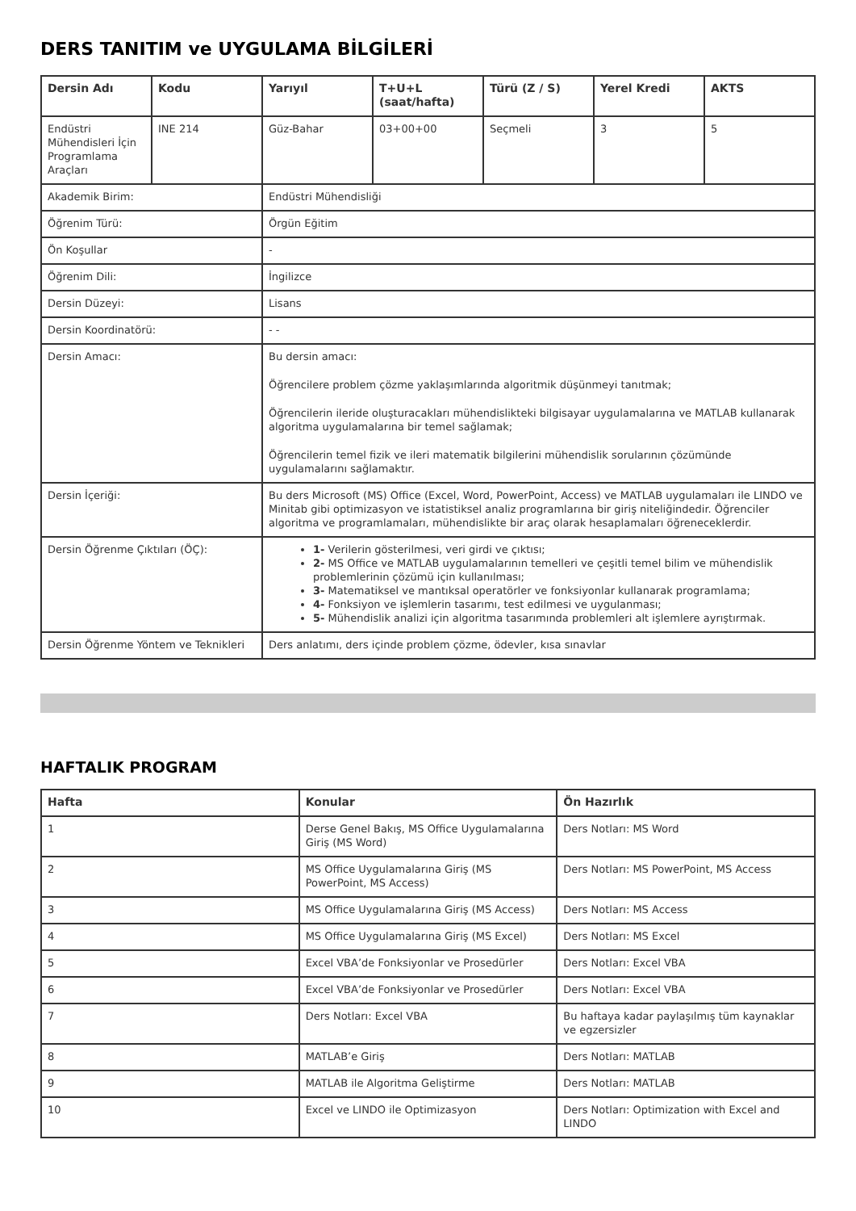DERS TANITIM ve UYGULAMA BİLGİLERİ
| Dersin Adı | Kodu | Yarıyıl | T+U+L (saat/hafta) | Türü (Z / S) | Yerel Kredi | AKTS |
| --- | --- | --- | --- | --- | --- | --- |
| Endüstri Mühendisleri İçin Programlama Araçları | INE 214 | Güz-Bahar | 03+00+00 | Seçmeli | 3 | 5 |
| Akademik Birim: | | Endüstri Mühendisliği | | | | |
| Öğrenim Türü: | | Örgün Eğitim | | | | |
| Ön Koşullar | | - | | | | |
| Öğrenim Dili: | | İngilizce | | | | |
| Dersin Düzeyi: | | Lisans | | | | |
| Dersin Koordinatörü: | | - - | | | | |
| Dersin Amacı: | | Bu dersin amacı: Öğrencilere problem çözme yaklaşımlarında algoritmik düşünmeyi tanıtmak; Öğrencilerin ileride oluşturacakları mühendislikteki bilgisayar uygulamalarına ve MATLAB kullanarak algoritma uygulamalarına bir temel sağlamak; Öğrencilerin temel fizik ve ileri matematik bilgilerini mühendislik sorularının çözümünde uygulamalarını sağlamaktır. | | | | |
| Dersin İçeriği: | | Bu ders Microsoft (MS) Office (Excel, Word, PowerPoint, Access) ve MATLAB uygulamaları ile LINDO ve Minitab gibi optimizasyon ve istatistiksel analiz programlarına bir giriş niteliğindedir. Öğrenciler algoritma ve programlamaları, mühendislikte bir araç olarak hesaplamaları öğreneceklerdir. | | | | |
| Dersin Öğrenme Çıktıları (ÖÇ): | | 1- Verilerin gösterilmesi, veri girdi ve çıktısı; 2- MS Office ve MATLAB uygulamalarının temelleri ve çeşitli temel bilim ve mühendislik problemlerinin çözümü için kullanılması; 3- Matematiksel ve mantıksal operatörler ve fonksiyonlar kullanarak programlama; 4- Fonksiyon ve işlemlerin tasarımı, test edilmesi ve uygulanması; 5- Mühendislik analizi için algoritma tasarımında problemleri alt işlemlere ayrıştırmak. | | | | |
| Dersin Öğrenme Yöntem ve Teknikleri | | Ders anlatımı, ders içinde problem çözme, ödevler, kısa sınavlar | | | | |
HAFTALIK PROGRAM
| Hafta | Konular | Ön Hazırlık |
| --- | --- | --- |
| 1 | Derse Genel Bakış, MS Office Uygulamalarına Giriş (MS Word) | Ders Notları: MS Word |
| 2 | MS Office Uygulamalarına Giriş (MS PowerPoint, MS Access) | Ders Notları: MS PowerPoint, MS Access |
| 3 | MS Office Uygulamalarına Giriş (MS Access) | Ders Notları: MS Access |
| 4 | MS Office Uygulamalarına Giriş (MS Excel) | Ders Notları: MS Excel |
| 5 | Excel VBA’de Fonksiyonlar ve Prosedürler | Ders Notları: Excel VBA |
| 6 | Excel VBA’de Fonksiyonlar ve Prosedürler | Ders Notları: Excel VBA |
| 7 | Ders Notları: Excel VBA | Bu haftaya kadar paylaşılmış tüm kaynaklar ve egzersizler |
| 8 | MATLAB’e Giriş | Ders Notları: MATLAB |
| 9 | MATLAB ile Algoritma Geliştirme | Ders Notları: MATLAB |
| 10 | Excel ve LINDO ile Optimizasyon | Ders Notları: Optimization with Excel and LINDO |